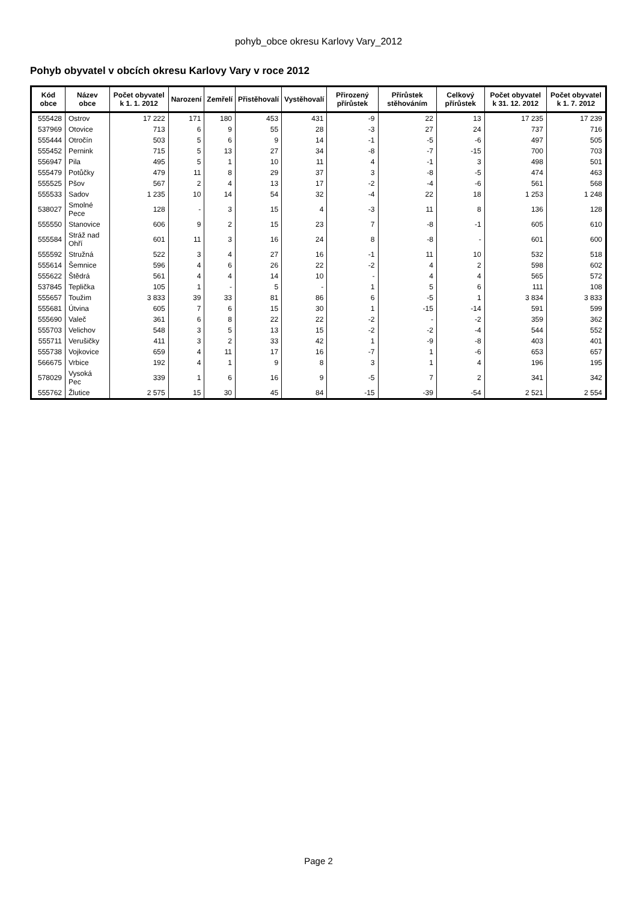pohyb_obce okresu Karlovy Vary_2012
Pohyb obyvatel v obcích okresu Karlovy Vary v roce 2012
| Kód obce | Název obce | Počet obyvatel k 1. 1. 2012 | Narození | Zemřelí | Přistěhovalí | Vystěhovalí | Přirozený přírůstek | Přírůstek stěhováním | Celkový přírůstek | Počet obyvatel k 31. 12. 2012 | Počet obyvatel k 1. 7. 2012 |
| --- | --- | --- | --- | --- | --- | --- | --- | --- | --- | --- | --- |
| 555428 | Ostrov | 17 222 | 171 | 180 | 453 | 431 | -9 | 22 | 13 | 17 235 | 17 239 |
| 537969 | Otovice | 713 | 6 | 9 | 55 | 28 | -3 | 27 | 24 | 737 | 716 |
| 555444 | Otročín | 503 | 5 | 6 | 9 | 14 | -1 | -5 | -6 | 497 | 505 |
| 555452 | Pernink | 715 | 5 | 13 | 27 | 34 | -8 | -7 | -15 | 700 | 703 |
| 556947 | Pila | 495 | 5 | 1 | 10 | 11 | 4 | -1 | 3 | 498 | 501 |
| 555479 | Potůčky | 479 | 11 | 8 | 29 | 37 | 3 | -8 | -5 | 474 | 463 |
| 555525 | Pšov | 567 | 2 | 4 | 13 | 17 | -2 | -4 | -6 | 561 | 568 |
| 555533 | Sadov | 1 235 | 10 | 14 | 54 | 32 | -4 | 22 | 18 | 1 253 | 1 248 |
| 538027 | Smolné Pece | 128 | - | 3 | 15 | 4 | -3 | 11 | 8 | 136 | 128 |
| 555550 | Stanovice | 606 | 9 | 2 | 15 | 23 | 7 | -8 | -1 | 605 | 610 |
| 555584 | Stráž nad Ohří | 601 | 11 | 3 | 16 | 24 | 8 | -8 | - | 601 | 600 |
| 555592 | Stružná | 522 | 3 | 4 | 27 | 16 | -1 | 11 | 10 | 532 | 518 |
| 555614 | Šemnice | 596 | 4 | 6 | 26 | 22 | -2 | 4 | 2 | 598 | 602 |
| 555622 | Štědrá | 561 | 4 | 4 | 14 | 10 | - | 4 | 4 | 565 | 572 |
| 537845 | Teplička | 105 | 1 | - | 5 | - | 1 | 5 | 6 | 111 | 108 |
| 555657 | Toužim | 3 833 | 39 | 33 | 81 | 86 | 6 | -5 | 1 | 3 834 | 3 833 |
| 555681 | Útvina | 605 | 7 | 6 | 15 | 30 | 1 | -15 | -14 | 591 | 599 |
| 555690 | Valeč | 361 | 6 | 8 | 22 | 22 | -2 | - | -2 | 359 | 362 |
| 555703 | Velichov | 548 | 3 | 5 | 13 | 15 | -2 | -2 | -4 | 544 | 552 |
| 555711 | Verušičky | 411 | 3 | 2 | 33 | 42 | 1 | -9 | -8 | 403 | 401 |
| 555738 | Vojkovice | 659 | 4 | 11 | 17 | 16 | -7 | 1 | -6 | 653 | 657 |
| 566675 | Vrbice | 192 | 4 | 1 | 9 | 8 | 3 | 1 | 4 | 196 | 195 |
| 578029 | Vysoká Pec | 339 | 1 | 6 | 16 | 9 | -5 | 7 | 2 | 341 | 342 |
| 555762 | Žlutice | 2 575 | 15 | 30 | 45 | 84 | -15 | -39 | -54 | 2 521 | 2 554 |
Page 2